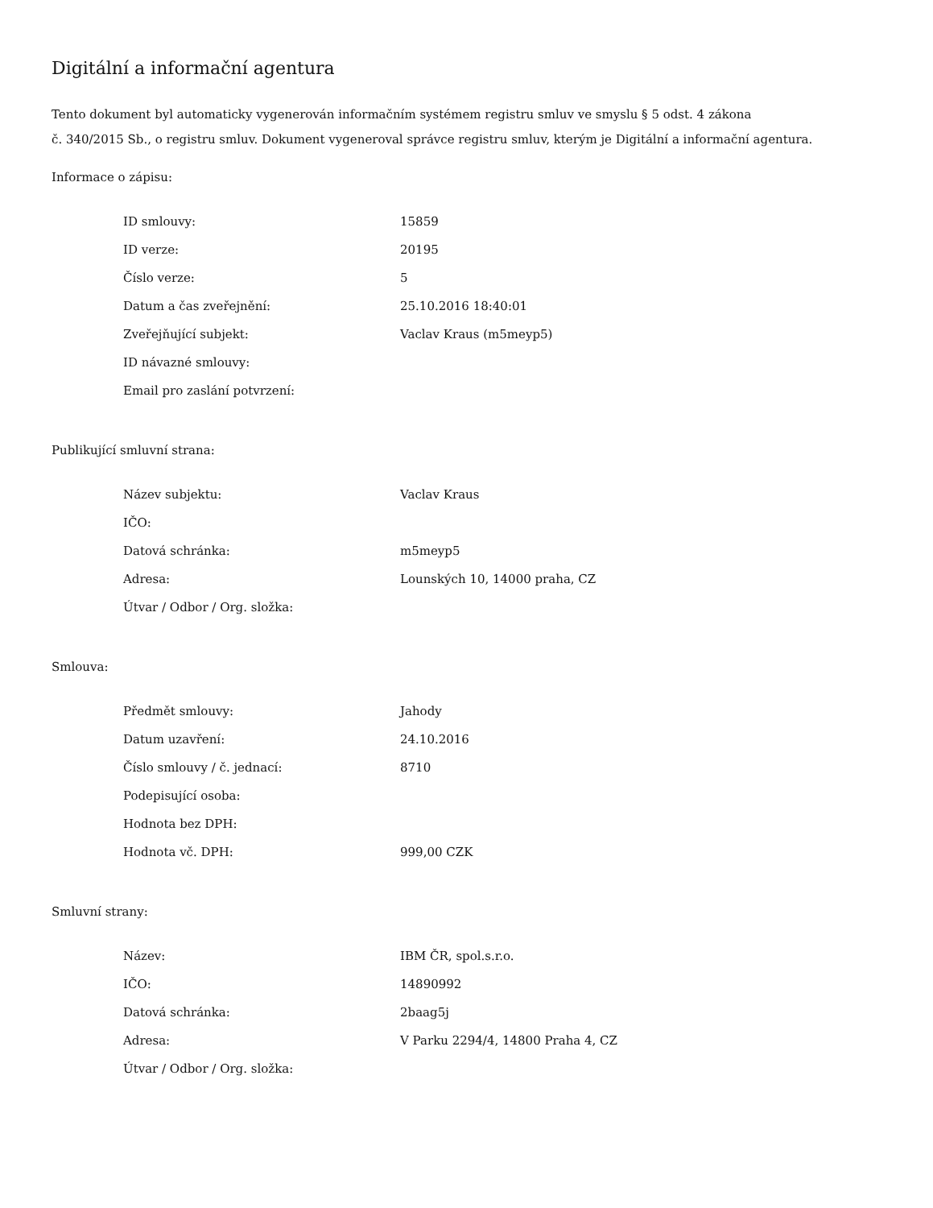Digitální a informační agentura
Tento dokument byl automaticky vygenerován informačním systémem registru smluv ve smyslu § 5 odst. 4 zákona
č. 340/2015 Sb., o registru smluv. Dokument vygeneroval správce registru smluv, kterým je Digitální a informační agentura.
Informace o zápisu:
| ID smlouvy: | 15859 |
| ID verze: | 20195 |
| Číslo verze: | 5 |
| Datum a čas zveřejnění: | 25.10.2016 18:40:01 |
| Zveřejňující subjekt: | Vaclav Kraus (m5meyp5) |
| ID návazné smlouvy: | |
| Email pro zaslání potvrzení: | |
Publikující smluvní strana:
| Název subjektu: | Vaclav Kraus |
| IČO: | |
| Datová schránka: | m5meyp5 |
| Adresa: | Lounských 10, 14000 praha, CZ |
| Útvar / Odbor / Org. složka: | |
Smlouva:
| Předmět smlouvy: | Jahody |
| Datum uzavření: | 24.10.2016 |
| Číslo smlouvy / č. jednací: | 8710 |
| Podepisující osoba: | |
| Hodnota bez DPH: | |
| Hodnota vč. DPH: | 999,00 CZK |
Smluvní strany:
| Název: | IBM ČR, spol.s.r.o. |
| IČO: | 14890992 |
| Datová schránka: | 2baag5j |
| Adresa: | V Parku 2294/4, 14800 Praha 4, CZ |
| Útvar / Odbor / Org. složka: | |